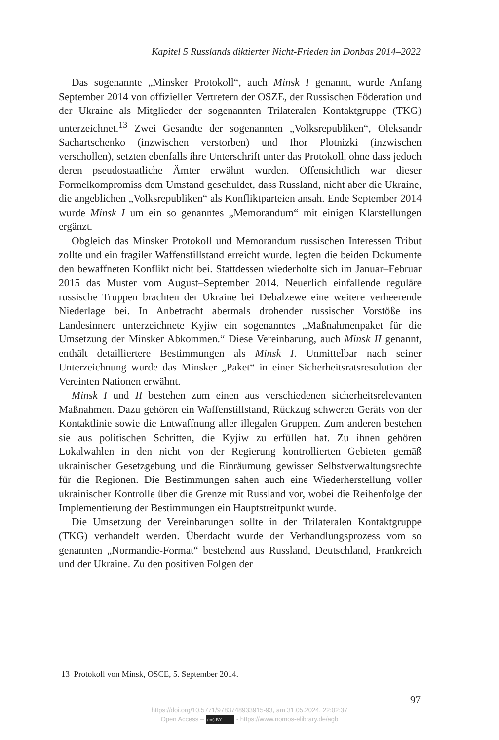Kapitel 5 Russlands diktierter Nicht-Frieden im Donbas 2014–2022
Das sogenannte „Minsker Protokoll“, auch Minsk I genannt, wurde Anfang September 2014 von offiziellen Vertretern der OSZE, der Russischen Föderation und der Ukraine als Mitglieder der sogenannten Trilateralen Kontaktgruppe (TKG) unterzeichnet.<sup>13</sup> Zwei Gesandte der sogenannten „Volksrepubliken“, Oleksandr Sachartschenko (inzwischen verstorben) und Ihor Plotnizki (inzwischen verschollen), setzten ebenfalls ihre Unterschrift unter das Protokoll, ohne dass jedoch deren pseudostaatliche Ämter erwähnt wurden. Offensichtlich war dieser Formelkompromiss dem Umstand geschuldet, dass Russland, nicht aber die Ukraine, die angeblichen „Volksrepubliken“ als Konfliktparteien ansah. Ende September 2014 wurde Minsk I um ein so genanntes „Memorandum“ mit einigen Klarstellungen ergänzt.
Obgleich das Minsker Protokoll und Memorandum russischen Interessen Tribut zollte und ein fragiler Waffenstillstand erreicht wurde, legten die beiden Dokumente den bewaffneten Konflikt nicht bei. Stattdessen wiederholte sich im Januar–Februar 2015 das Muster vom August–September 2014. Neuerlich einfallende reguläre russische Truppen brachten der Ukraine bei Debalzewe eine weitere verheerende Niederlage bei. In Anbetracht abermals drohender russischer Vorstöße ins Landesinnere unterzeichnete Kyjiw ein sogenanntes „Maßnahmenpaket für die Umsetzung der Minsker Abkommen.“ Diese Vereinbarung, auch Minsk II genannt, enthält detailliertere Bestimmungen als Minsk I. Unmittelbar nach seiner Unterzeichnung wurde das Minsker „Paket“ in einer Sicherheitsratsresolution der Vereinten Nationen erwähnt.
Minsk I und II bestehen zum einen aus verschiedenen sicherheitsrelevanten Maßnahmen. Dazu gehören ein Waffenstillstand, Rückzug schweren Geräts von der Kontaktlinie sowie die Entwaffnung aller illegalen Gruppen. Zum anderen bestehen sie aus politischen Schritten, die Kyjiw zu erfüllen hat. Zu ihnen gehören Lokalwahlen in den nicht von der Regierung kontrollierten Gebieten gemäß ukrainischer Gesetzgebung und die Einräumung gewisser Selbstverwaltungsrechte für die Regionen. Die Bestimmungen sahen auch eine Wiederherstellung voller ukrainischer Kontrolle über die Grenze mit Russland vor, wobei die Reihenfolge der Implementierung der Bestimmungen ein Hauptstreitpunkt wurde.
Die Umsetzung der Vereinbarungen sollte in der Trilateralen Kontaktgruppe (TKG) verhandelt werden. Überdacht wurde der Verhandlungsprozess vom so genannten „Normandie-Format“ bestehend aus Russland, Deutschland, Frankreich und der Ukraine. Zu den positiven Folgen der
13 Protokoll von Minsk, OSCE, 5. September 2014.
97
https://doi.org/10.5771/9783748933915-93, am 31.05.2024, 22:02:37
Open Access – (cc) BY - https://www.nomos-elibrary.de/agb